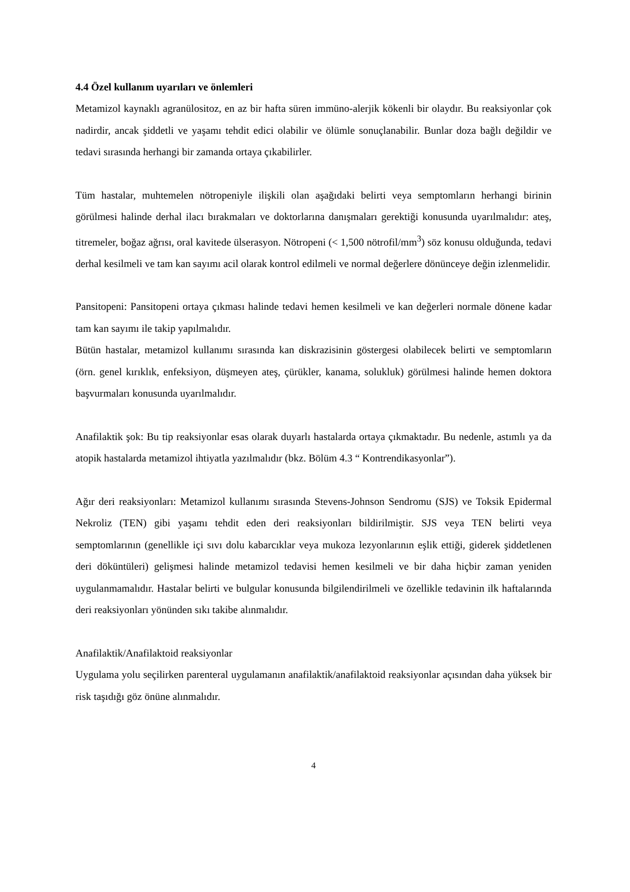4.4 Özel kullanım uyarıları ve önlemleri
Metamizol kaynaklı agranülositoz, en az bir hafta süren immüno-alerjik kökenli bir olaydır. Bu reaksiyonlar çok nadirdir, ancak şiddetli ve yaşamı tehdit edici olabilir ve ölümle sonuçlanabilir. Bunlar doza bağlı değildir ve tedavi sırasında herhangi bir zamanda ortaya çıkabilirler.
Tüm hastalar, muhtemelen nötropeniyle ilişkili olan aşağıdaki belirti veya semptomların herhangi birinin görülmesi halinde derhal ilacı bırakmaları ve doktorlarına danışmaları gerektiği konusunda uyarılmalıdır: ateş, titremeler, boğaz ağrısı, oral kavitede ülserasyon. Nötropeni (< 1,500 nötrofil/mm<sup>3</sup>) söz konusu olduğunda, tedavi derhal kesilmeli ve tam kan sayımı acil olarak kontrol edilmeli ve normal değerlere dönünceye değin izlenmelidir.
Pansitopeni: Pansitopeni ortaya çıkması halinde tedavi hemen kesilmeli ve kan değerleri normale dönene kadar tam kan sayımı ile takip yapılmalıdır.
Bütün hastalar, metamizol kullanımı sırasında kan diskrazisinin göstergesi olabilecek belirti ve semptomların (örn. genel kırıklık, enfeksiyon, düşmeyen ateş, çürükler, kanama, solukluk) görülmesi halinde hemen doktora başvurmaları konusunda uyarılmalıdır.
Anafilaktik şok: Bu tip reaksiyonlar esas olarak duyarlı hastalarda ortaya çıkmaktadır. Bu nedenle, astımlı ya da atopik hastalarda metamizol ihtiyatla yazılmalıdır (bkz. Bölüm 4.3 “ Kontrendikasyonlar”).
Ağır deri reaksiyonları: Metamizol kullanımı sırasında Stevens-Johnson Sendromu (SJS) ve Toksik Epidermal Nekroliz (TEN) gibi yaşamı tehdit eden deri reaksiyonları bildirilmiştir. SJS veya TEN belirti veya semptomlarının (genellikle içi sıvı dolu kabarcıklar veya mukoza lezyonlarının eşlik ettiği, giderek şiddetlenen deri döküntüleri) gelişmesi halinde metamizol tedavisi hemen kesilmeli ve bir daha hiçbir zaman yeniden uygulanmamalıdır. Hastalar belirti ve bulgular konusunda bilgilendirilmeli ve özellikle tedavinin ilk haftalarında deri reaksiyonları yönünden sıkı takibe alınmalıdır.
Anafilaktik/Anafilaktoid reaksiyonlar
Uygulama yolu seçilirken parenteral uygulamanın anafilaktik/anafilaktoid reaksiyonlar açısından daha yüksek bir risk taşıdığı göz önüne alınmalıdır.
4